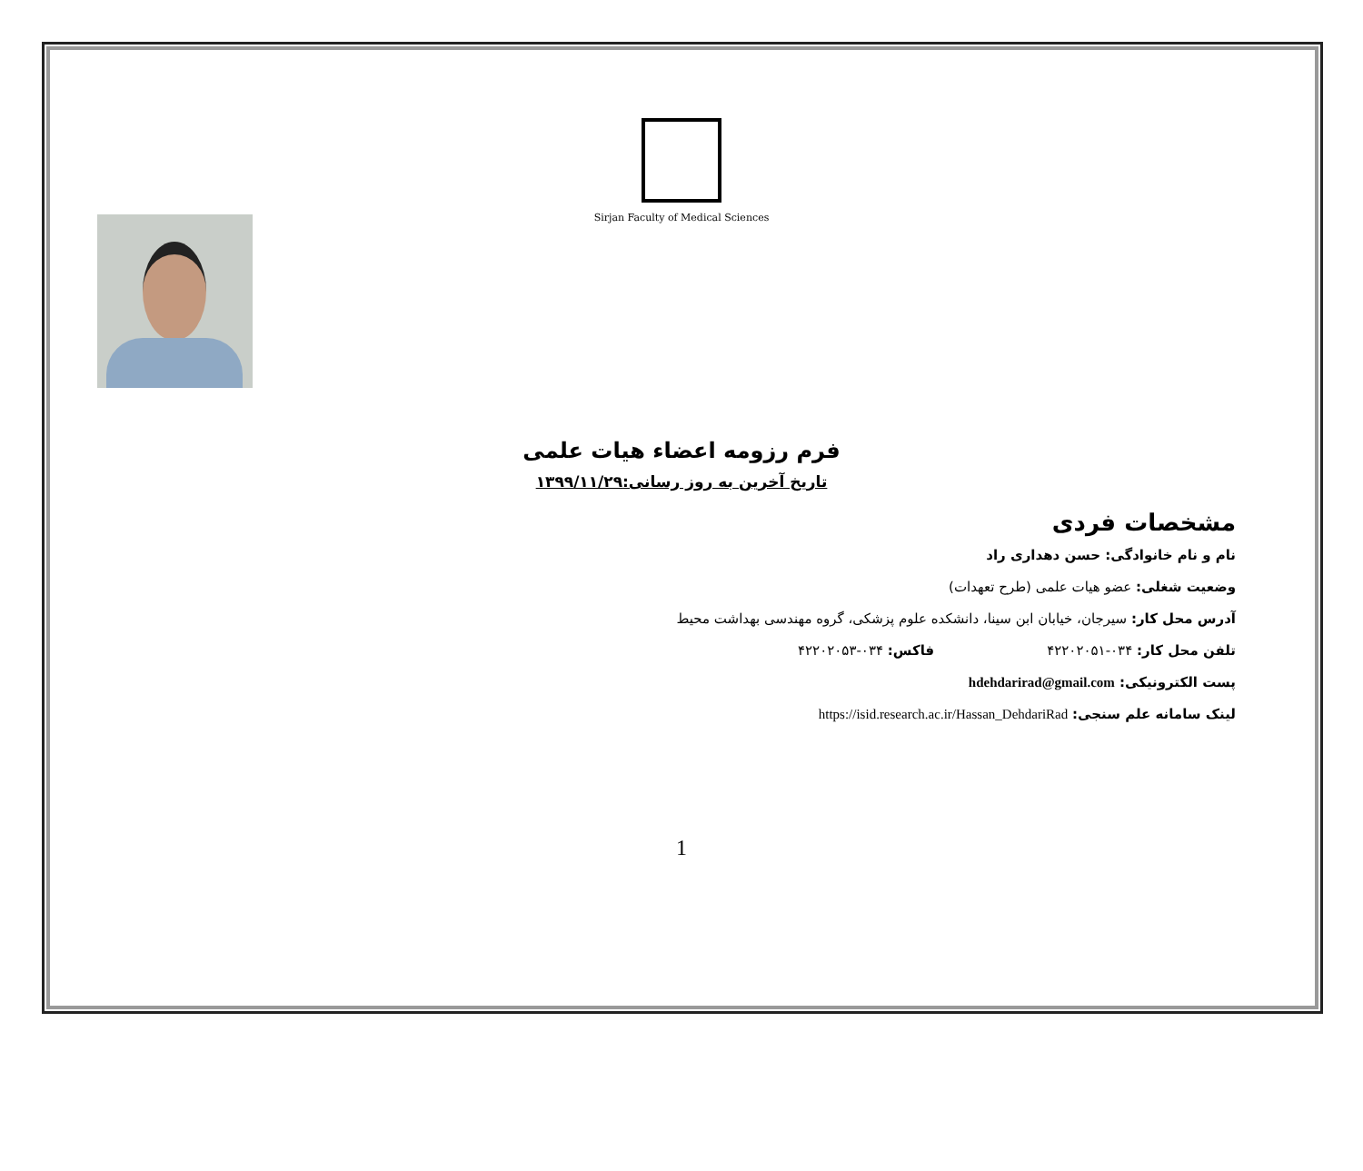Sirjan Faculty of Medical Sciences
فرم رزومه اعضاء هیات علمی
تاریخ آخرین به روز رسانی:۱۳۹۹/۱۱/۲۹
مشخصات فردی
نام و نام خانوادگی: حسن دهداری راد
وضعیت شغلی: عضو هیات علمی (طرح تعهدات)
آدرس محل کار: سیرجان، خیابان ابن سینا، دانشکده علوم پزشکی، گروه مهندسی بهداشت محیط
تلفن محل کار: ۰۳۴-۴۲۲۰۲۰۵۱ فاکس: ۰۳۴-۴۲۲۰۲۰۵۳
پست الکترونیکی: hdehdarirad@gmail.com
لینک سامانه علم سنجی: https://isid.research.ac.ir/Hassan_DehdariRad
1